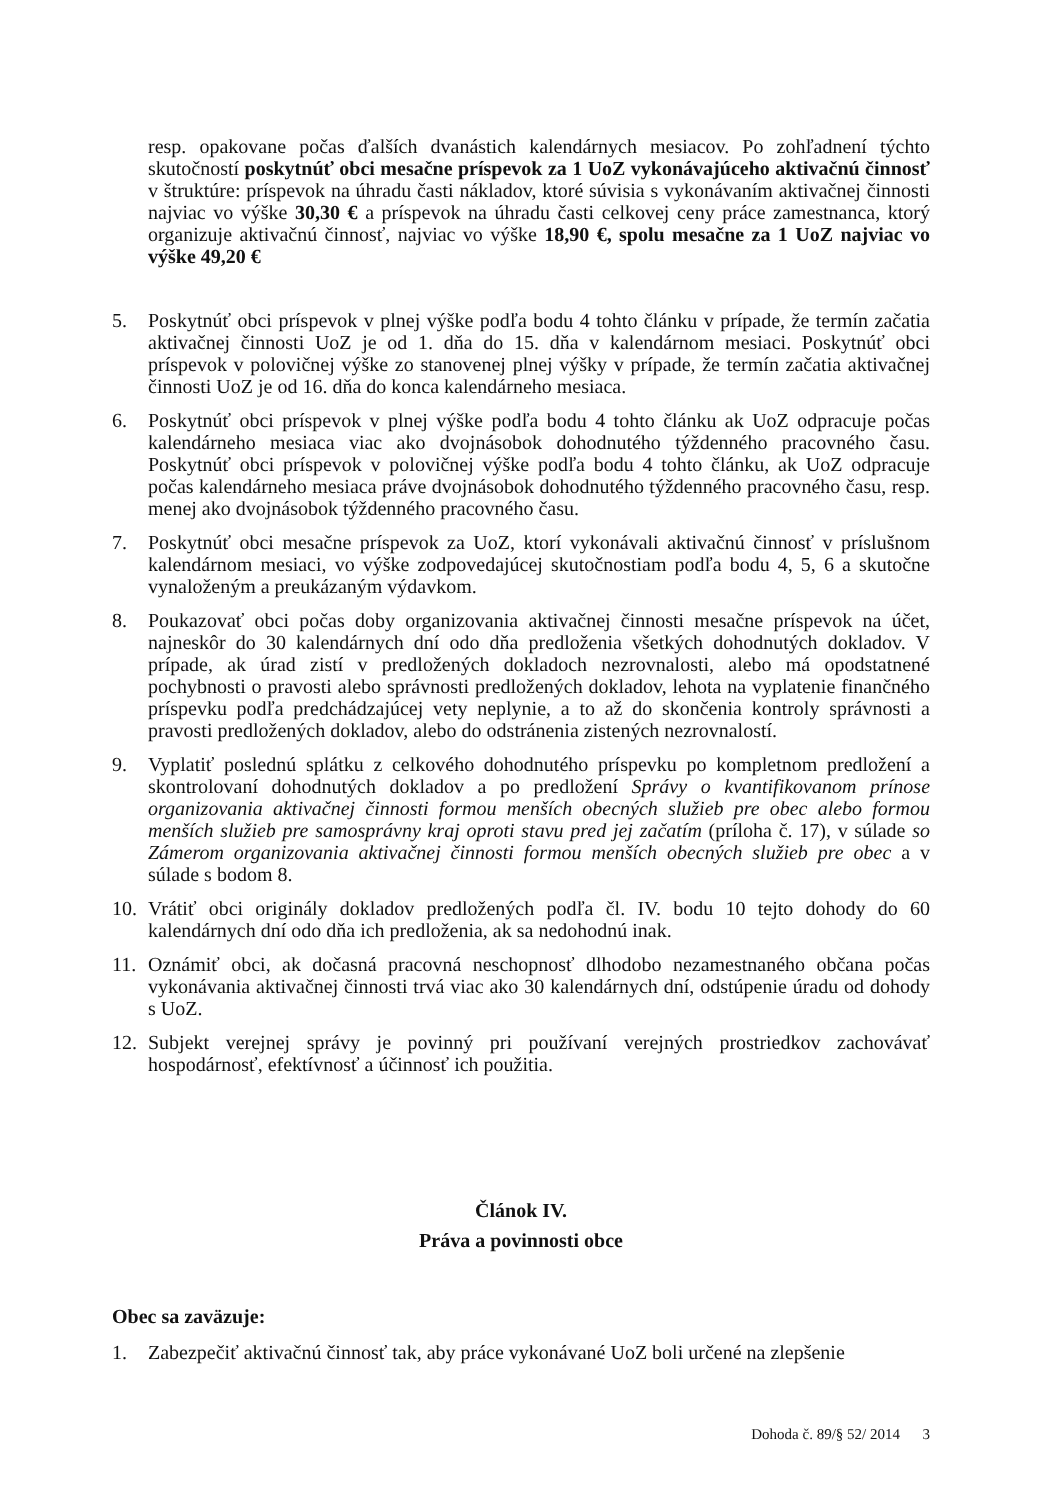resp. opakovane počas ďalších dvanástich kalendárnych mesiacov. Po zohľadnení týchto skutočností poskytnúť obci mesačne príspevok za 1 UoZ vykonávajúceho aktivačnú činnosť v štruktúre: príspevok na úhradu časti nákladov, ktoré súvisia s vykonávaním aktivačnej činnosti najviac vo výške 30,30 € a príspevok na úhradu časti celkovej ceny práce zamestnanca, ktorý organizuje aktivačnú činnosť, najviac vo výške 18,90 €, spolu mesačne za 1 UoZ najviac vo výške 49,20 €
5. Poskytnúť obci príspevok v plnej výške podľa bodu 4 tohto článku v prípade, že termín začatia aktivačnej činnosti UoZ je od 1. dňa do 15. dňa v kalendárnom mesiaci. Poskytnúť obci príspevok v polovičnej výške zo stanovenej plnej výšky v prípade, že termín začatia aktivačnej činnosti UoZ je od 16. dňa do konca kalendárneho mesiaca.
6. Poskytnúť obci príspevok v plnej výške podľa bodu 4 tohto článku ak UoZ odpracuje počas kalendárneho mesiaca viac ako dvojnásobok dohodnutého týždenného pracovného času. Poskytnúť obci príspevok v polovičnej výške podľa bodu 4 tohto článku, ak UoZ odpracuje počas kalendárneho mesiaca práve dvojnásobok dohodnutého týždenného pracovného času, resp. menej ako dvojnásobok týždenného pracovného času.
7. Poskytnúť obci mesačne príspevok za UoZ, ktorí vykonávali aktivačnú činnosť v príslušnom kalendárnom mesiaci, vo výške zodpovedajúcej skutočnostiam podľa bodu 4, 5, 6 a skutočne vynaloženým a preukázaným výdavkom.
8. Poukazovať obci počas doby organizovania aktivačnej činnosti mesačne príspevok na účet, najneskôr do 30 kalendárnych dní odo dňa predloženia všetkých dohodnutých dokladov. V prípade, ak úrad zistí v predložených dokladoch nezrovnalosti, alebo má opodstatnené pochybnosti o pravosti alebo správnosti predložených dokladov, lehota na vyplatenie finančného príspevku podľa predchádzajúcej vety neplynie, a to až do skončenia kontroly správnosti a pravosti predložených dokladov, alebo do odstránenia zistených nezrovnalostí.
9. Vyplatiť poslednú splátku z celkového dohodnutého príspevku po kompletnom predložení a skontrolovaní dohodnutých dokladov a po predložení Správy o kvantifikovanom prínose organizovania aktivačnej činnosti formou menších obecných služieb pre obec alebo formou menších služieb pre samosprávny kraj oproti stavu pred jej začatím (príloha č. 17), v súlade so Zámerom organizovania aktivačnej činnosti formou menších obecných služieb pre obec a v súlade s bodom 8.
10. Vrátiť obci originály dokladov predložených podľa čl. IV. bodu 10 tejto dohody do 60 kalendárnych dní odo dňa ich predloženia, ak sa nedohodnú inak.
11. Oznámiť obci, ak dočasná pracovná neschopnosť dlhodobo nezamestnaného občana počas vykonávania aktivačnej činnosti trvá viac ako 30 kalendárnych dní, odstúpenie úradu od dohody s UoZ.
12. Subjekt verejnej správy je povinný pri používaní verejných prostriedkov zachovávať hospodárnosť, efektívnosť a účinnosť ich použitia.
Článok IV.
Práva a povinnosti obce
Obec sa zaväzuje:
1. Zabezpečiť aktivačnú činnosť tak, aby práce vykonávané UoZ boli určené na zlepšenie
Dohoda č. 89/§ 52/ 2014 3